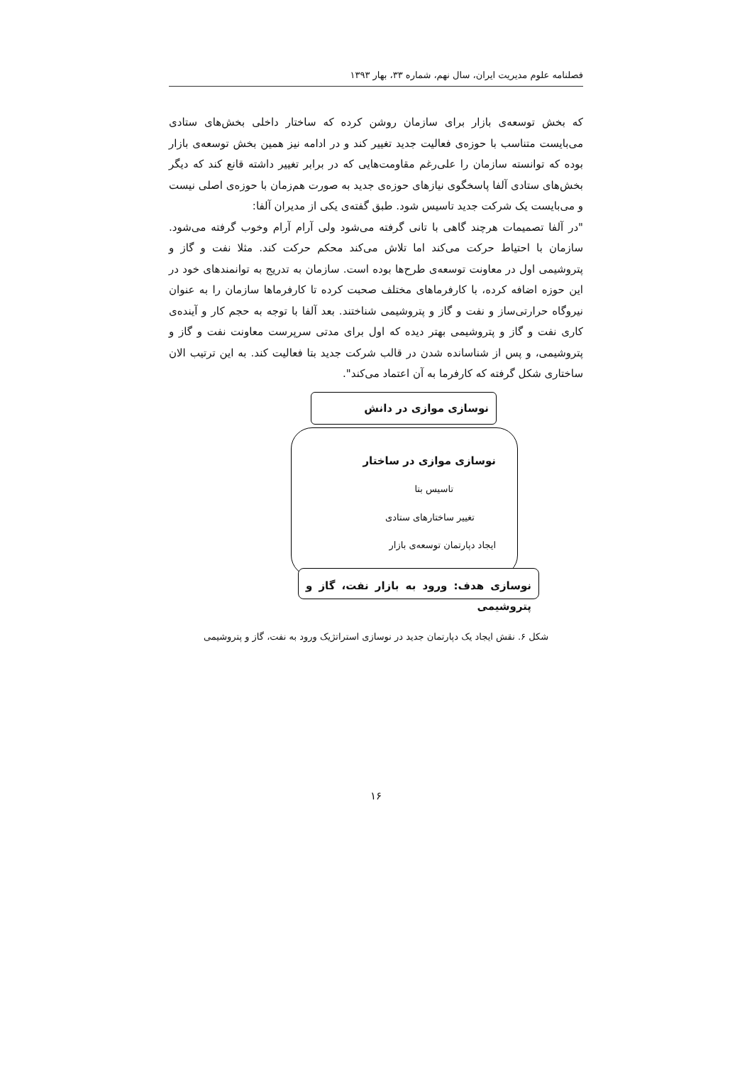فصلنامه علوم مدیریت ایران، سال نهم، شماره ۳۳، بهار ۱۳۹۳
که بخش توسعه‌ی بازار برای سازمان روشن کرده که ساختار داخلی بخش‌های ستادی می‌بایست متناسب با حوزه‌ی فعالیت جدید تغییر کند و در ادامه نیز همین بخش توسعه‌ی بازار بوده که توانسته سازمان را علی‌رغم مقاومت‌هایی که در برابر تغییر داشته قانع کند که دیگر بخش‌های ستادی آلفا پاسخگوی نیازهای حوزه‌ی جدید به صورت هم‌زمان با حوزه‌ی اصلی نیست و می‌بایست یک شرکت جدید تاسیس شود. طبق گفته‌ی یکی از مدیران آلفا:
"در آلفا تصمیمات هرچند گاهی با تانی گرفته می‌شود ولی آرام آرام وخوب گرفته می‌شود. سازمان با احتیاط حرکت می‌کند اما تلاش می‌کند محکم حرکت کند. مثلا نفت و گاز و پتروشیمی اول در معاونت توسعه‌ی طرح‌ها بوده است. سازمان به تدریج به توانمندهای خود در این حوزه اضافه کرده، با کارفرماهای مختلف صحبت کرده تا کارفرماها سازمان را به عنوان نیروگاه حرارتی‌ساز و نفت و گاز و پتروشیمی شناختند. بعد آلفا با توجه به حجم کار و آینده‌ی کاری نفت و گاز و پتروشیمی بهتر دیده که اول برای مدتی سرپرست معاونت نفت و گاز و پتروشیمی، و پس از شناسانده شدن در قالب شرکت جدید بتا فعالیت کند. به این ترتیب الان ساختاری شکل گرفته که کارفرما به آن اعتماد می‌کند".
نوسازی موازی در دانش
نوسازی موازی در ساختار
تاسیس بتا
تغییر ساختارهای ستادی
ایجاد دپارتمان توسعه‌ی بازار
نوسازی هدف: ورود به بازار نفت، گاز و پتروشیمی
شکل ۶. نقش ایجاد یک دپارتمان جدید در نوسازی استراتژیک ورود به نفت، گاز و پتروشیمی
۱۶